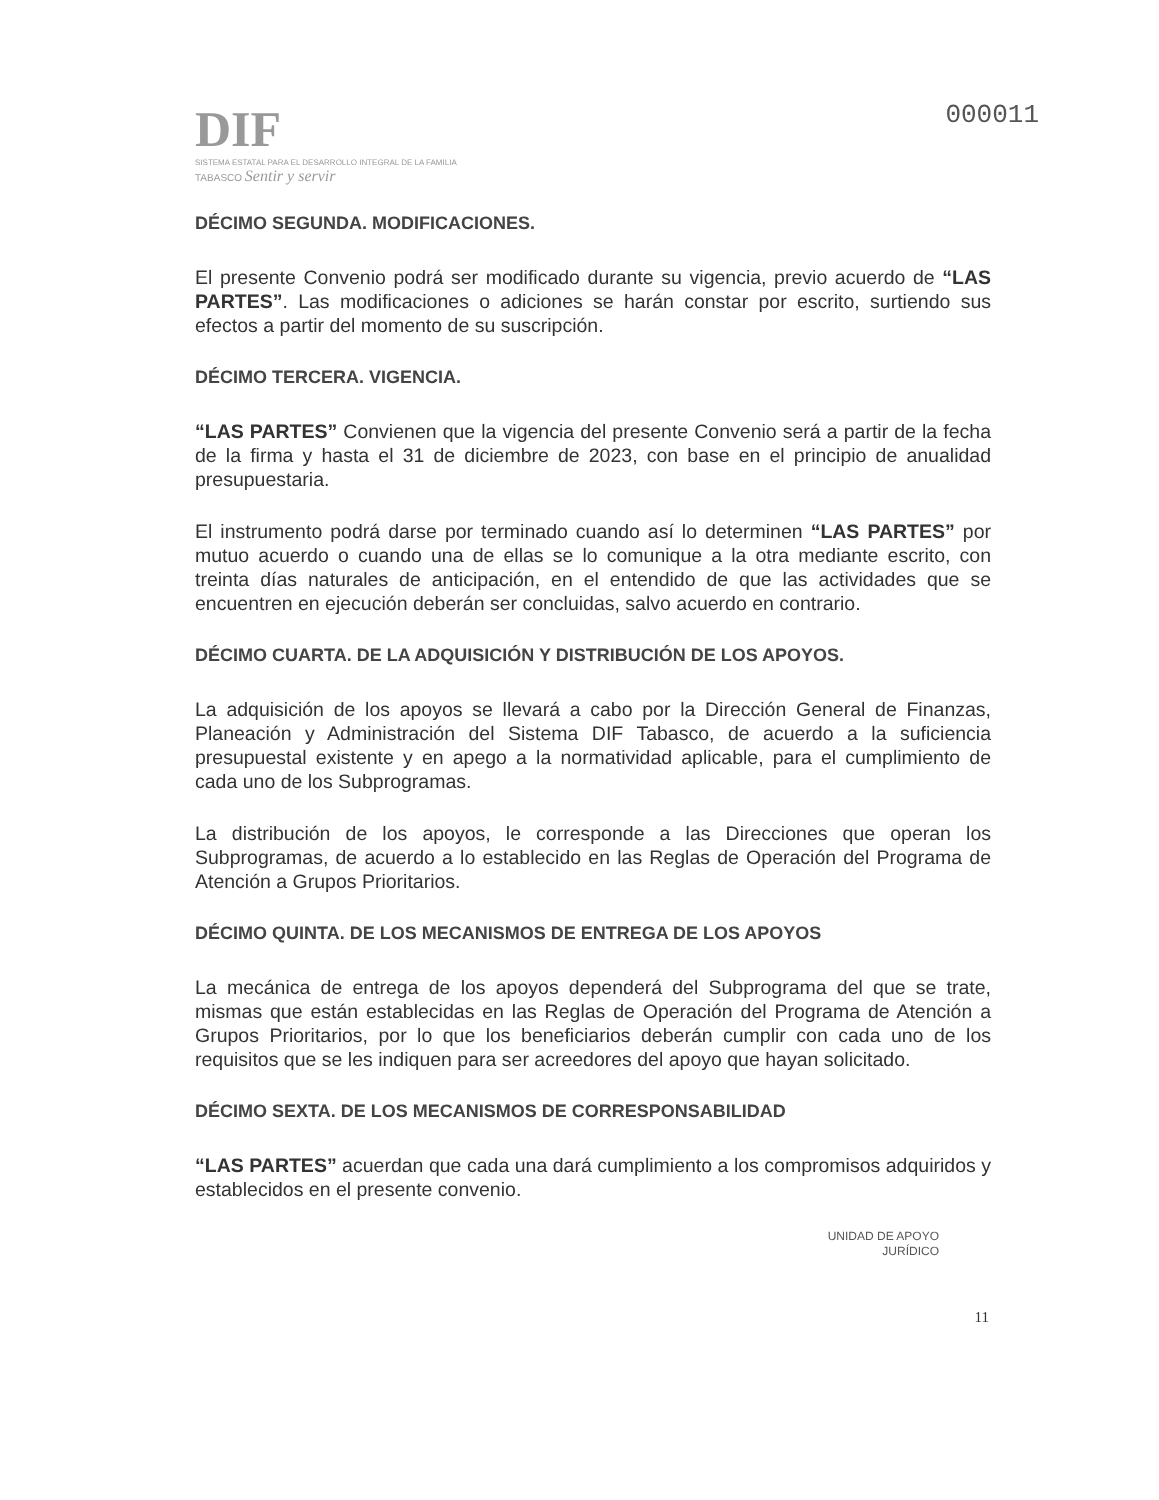DIF
SISTEMA ESTATAL PARA EL DESARROLLO INTEGRAL DE LA FAMILIA
TABASCO Sentir y servir
000011
DÉCIMO SEGUNDA. MODIFICACIONES.
El presente Convenio podrá ser modificado durante su vigencia, previo acuerdo de “LAS PARTES”. Las modificaciones o adiciones se harán constar por escrito, surtiendo sus efectos a partir del momento de su suscripción.
DÉCIMO TERCERA. VIGENCIA.
“LAS PARTES” Convienen que la vigencia del presente Convenio será a partir de la fecha de la firma y hasta el 31 de diciembre de 2023, con base en el principio de anualidad presupuestaria.
El instrumento podrá darse por terminado cuando así lo determinen “LAS PARTES” por mutuo acuerdo o cuando una de ellas se lo comunique a la otra mediante escrito, con treinta días naturales de anticipación, en el entendido de que las actividades que se encuentren en ejecución deberán ser concluidas, salvo acuerdo en contrario.
DÉCIMO CUARTA. DE LA ADQUISICIÓN Y DISTRIBUCIÓN DE LOS APOYOS.
La adquisición de los apoyos se llevará a cabo por la Dirección General de Finanzas, Planeación y Administración del Sistema DIF Tabasco, de acuerdo a la suficiencia presupuestal existente y en apego a la normatividad aplicable, para el cumplimiento de cada uno de los Subprogramas.
La distribución de los apoyos, le corresponde a las Direcciones que operan los Subprogramas, de acuerdo a lo establecido en las Reglas de Operación del Programa de Atención a Grupos Prioritarios.
DÉCIMO QUINTA. DE LOS MECANISMOS DE ENTREGA DE LOS APOYOS
La mecánica de entrega de los apoyos dependerá del Subprograma del que se trate, mismas que están establecidas en las Reglas de Operación del Programa de Atención a Grupos Prioritarios, por lo que los beneficiarios deberán cumplir con cada uno de los requisitos que se les indiquen para ser acreedores del apoyo que hayan solicitado.
DÉCIMO SEXTA. DE LOS MECANISMOS DE CORRESPONSABILIDAD
“LAS PARTES” acuerdan que cada una dará cumplimiento a los compromisos adquiridos y establecidos en el presente convenio.
UNIDAD DE APOYO
JURÍDICO
11